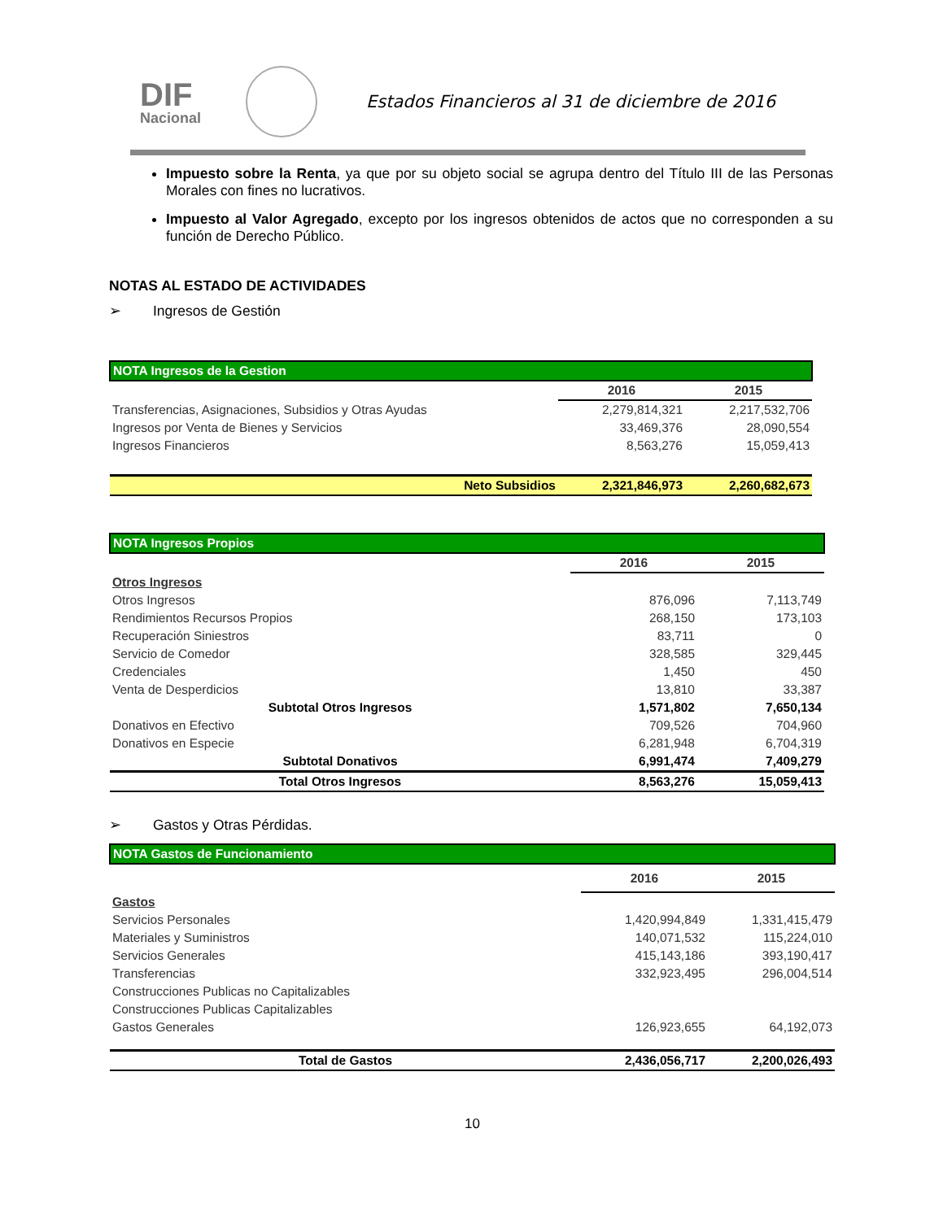DIF
Nacional
Estados Financieros al 31 de diciembre de 2016
Impuesto sobre la Renta, ya que por su objeto social se agrupa dentro del Título III de las Personas Morales con fines no lucrativos.
Impuesto al Valor Agregado, excepto por los ingresos obtenidos de actos que no corresponden a su función de Derecho Público.
NOTAS AL ESTADO DE ACTIVIDADES
➢ Ingresos de Gestión
| NOTA Ingresos de la Gestion | | |
| --- | --- | --- |
| | 2016 | 2015 |
| Transferencias, Asignaciones, Subsidios y Otras Ayudas | 2,279,814,321 | 2,217,532,706 |
| Ingresos por Venta de Bienes y Servicios | 33,469,376 | 28,090,554 |
| Ingresos Financieros | 8,563,276 | 15,059,413 |
| Neto Subsidios | 2,321,846,973 | 2,260,682,673 |
| NOTA Ingresos Propios | | |
| --- | --- | --- |
| | 2016 | 2015 |
| Otros Ingresos | | |
| Otros Ingresos | 876,096 | 7,113,749 |
| Rendimientos Recursos Propios | 268,150 | 173,103 |
| Recuperación Siniestros | 83,711 | 0 |
| Servicio de Comedor | 328,585 | 329,445 |
| Credenciales | 1,450 | 450 |
| Venta de Desperdicios | 13,810 | 33,387 |
| Subtotal Otros Ingresos | 1,571,802 | 7,650,134 |
| Donativos en Efectivo | 709,526 | 704,960 |
| Donativos en Especie | 6,281,948 | 6,704,319 |
| Subtotal Donativos | 6,991,474 | 7,409,279 |
| Total Otros Ingresos | 8,563,276 | 15,059,413 |
➢ Gastos y Otras Pérdidas.
| NOTA Gastos de Funcionamiento | | |
| --- | --- | --- |
| | 2016 | 2015 |
| Gastos | | |
| Servicios Personales | 1,420,994,849 | 1,331,415,479 |
| Materiales y Suministros | 140,071,532 | 115,224,010 |
| Servicios Generales | 415,143,186 | 393,190,417 |
| Transferencias | 332,923,495 | 296,004,514 |
| Construcciones Publicas no Capitalizables | | |
| Construcciones Publicas Capitalizables | | |
| Gastos Generales | 126,923,655 | 64,192,073 |
| Total de Gastos | 2,436,056,717 | 2,200,026,493 |
10